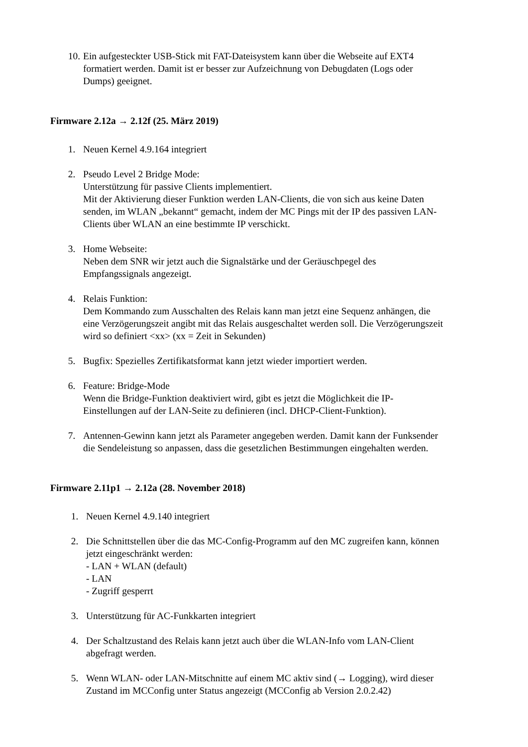10. Ein aufgesteckter USB-Stick mit FAT-Dateisystem kann über die Webseite auf EXT4
formatiert werden. Damit ist er besser zur Aufzeichnung von Debugdaten (Logs oder
Dumps) geeignet.
Firmware 2.12a → 2.12f (25. März 2019)
1. Neuen Kernel 4.9.164 integriert
2. Pseudo Level 2 Bridge Mode:
Unterstützung für passive Clients implementiert.
Mit der Aktivierung dieser Funktion werden LAN-Clients, die von sich aus keine Daten
senden, im WLAN „bekannt“ gemacht, indem der MC Pings mit der IP des passiven LAN-
Clients über WLAN an eine bestimmte IP verschickt.
3. Home Webseite:
Neben dem SNR wir jetzt auch die Signalstärke und der Geräuschpegel des
Empfangssignals angezeigt.
4. Relais Funktion:
Dem Kommando zum Ausschalten des Relais kann man jetzt eine Sequenz anhängen, die
eine Verzögerungszeit angibt mit das Relais ausgeschaltet werden soll. Die Verzögerungszeit
wird so definiert <xx> (xx = Zeit in Sekunden)
5. Bugfix: Spezielles Zertifikatsformat kann jetzt wieder importiert werden.
6. Feature: Bridge-Mode
Wenn die Bridge-Funktion deaktiviert wird, gibt es jetzt die Möglichkeit die IP-
Einstellungen auf der LAN-Seite zu definieren (incl. DHCP-Client-Funktion).
7. Antennen-Gewinn kann jetzt als Parameter angegeben werden. Damit kann der Funksender
die Sendeleistung so anpassen, dass die gesetzlichen Bestimmungen eingehalten werden.
Firmware 2.11p1 → 2.12a (28. November 2018)
1. Neuen Kernel 4.9.140 integriert
2. Die Schnittstellen über die das MC-Config-Programm auf den MC zugreifen kann, können
jetzt eingeschränkt werden:
- LAN + WLAN (default)
- LAN
- Zugriff gesperrt
3. Unterstützung für AC-Funkkarten integriert
4. Der Schaltzustand des Relais kann jetzt auch über die WLAN-Info vom LAN-Client
abgefragt werden.
5. Wenn WLAN- oder LAN-Mitschnitte auf einem MC aktiv sind (→ Logging), wird dieser
Zustand im MCConfig unter Status angezeigt (MCConfig ab Version 2.0.2.42)